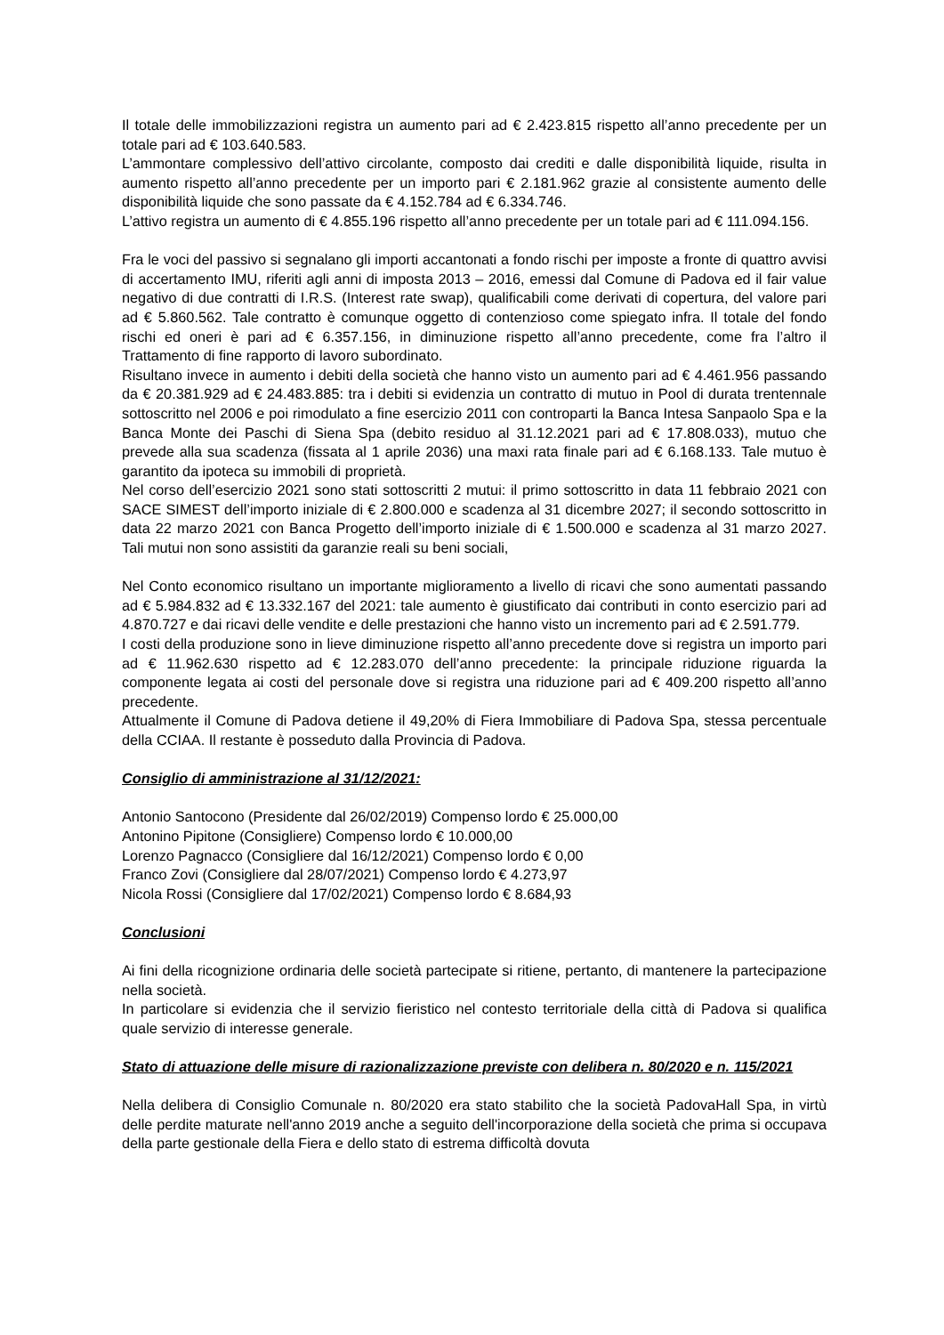Il totale delle immobilizzazioni registra un aumento pari ad € 2.423.815 rispetto all’anno precedente per un totale pari ad € 103.640.583.
L’ammontare complessivo dell’attivo circolante, composto dai crediti e dalle disponibilità liquide, risulta in aumento rispetto all’anno precedente per un importo pari € 2.181.962 grazie al consistente aumento delle disponibilità liquide che sono passate da € 4.152.784 ad € 6.334.746.
L’attivo registra un aumento di € 4.855.196 rispetto all’anno precedente per un totale pari ad € 111.094.156.
Fra le voci del passivo si segnalano gli importi accantonati a fondo rischi per imposte a fronte di quattro avvisi di accertamento IMU, riferiti agli anni di imposta 2013 – 2016, emessi dal Comune di Padova ed il fair value negativo di due contratti di I.R.S. (Interest rate swap), qualificabili come derivati di copertura, del valore pari ad € 5.860.562. Tale contratto è comunque oggetto di contenzioso come spiegato infra. Il totale del fondo rischi ed oneri è pari ad € 6.357.156, in diminuzione rispetto all’anno precedente, come fra l’altro il Trattamento di fine rapporto di lavoro subordinato.
Risultano invece in aumento i debiti della società che hanno visto un aumento pari ad € 4.461.956 passando da € 20.381.929 ad € 24.483.885: tra i debiti si evidenzia un contratto di mutuo in Pool di durata trentennale sottoscritto nel 2006 e poi rimodulato a fine esercizio 2011 con controparti la Banca Intesa Sanpaolo Spa e la Banca Monte dei Paschi di Siena Spa (debito residuo al 31.12.2021 pari ad € 17.808.033), mutuo che prevede alla sua scadenza (fissata al 1 aprile 2036) una maxi rata finale pari ad € 6.168.133. Tale mutuo è garantito da ipoteca su immobili di proprietà.
Nel corso dell’esercizio 2021 sono stati sottoscritti 2 mutui: il primo sottoscritto in data 11 febbraio 2021 con SACE SIMEST dell’importo iniziale di € 2.800.000 e scadenza al 31 dicembre 2027; il secondo sottoscritto in data 22 marzo 2021 con Banca Progetto dell’importo iniziale di € 1.500.000 e scadenza al 31 marzo 2027. Tali mutui non sono assistiti da garanzie reali su beni sociali,
Nel Conto economico risultano un importante miglioramento a livello di ricavi che sono aumentati passando ad € 5.984.832 ad € 13.332.167 del 2021: tale aumento è giustificato dai contributi in conto esercizio pari ad 4.870.727 e dai ricavi delle vendite e delle prestazioni che hanno visto un incremento pari ad € 2.591.779.
I costi della produzione sono in lieve diminuzione rispetto all’anno precedente dove si registra un importo pari ad € 11.962.630 rispetto ad € 12.283.070 dell’anno precedente: la principale riduzione riguarda la componente legata ai costi del personale dove si registra una riduzione pari ad € 409.200 rispetto all’anno precedente.
Attualmente il Comune di Padova detiene il 49,20% di Fiera Immobiliare di Padova Spa, stessa percentuale della CCIAA. Il restante è posseduto dalla Provincia di Padova.
Consiglio di amministrazione al 31/12/2021:
Antonio Santocono (Presidente dal 26/02/2019) Compenso lordo € 25.000,00
Antonino Pipitone (Consigliere) Compenso lordo € 10.000,00
Lorenzo Pagnacco (Consigliere dal 16/12/2021) Compenso lordo € 0,00
Franco Zovi (Consigliere dal 28/07/2021) Compenso lordo € 4.273,97
Nicola Rossi (Consigliere dal 17/02/2021) Compenso lordo € 8.684,93
Conclusioni
Ai fini della ricognizione ordinaria delle società partecipate si ritiene, pertanto, di mantenere la partecipazione nella società.
In particolare si evidenzia che il servizio fieristico nel contesto territoriale della città di Padova si qualifica quale servizio di interesse generale.
Stato di attuazione delle misure di razionalizzazione previste con delibera n. 80/2020 e n. 115/2021
Nella delibera di Consiglio Comunale n. 80/2020 era stato stabilito che la società PadovaHall Spa, in virtù delle perdite maturate nell'anno 2019 anche a seguito dell'incorporazione della società che prima si occupava della parte gestionale della Fiera e dello stato di estrema difficoltà dovuta